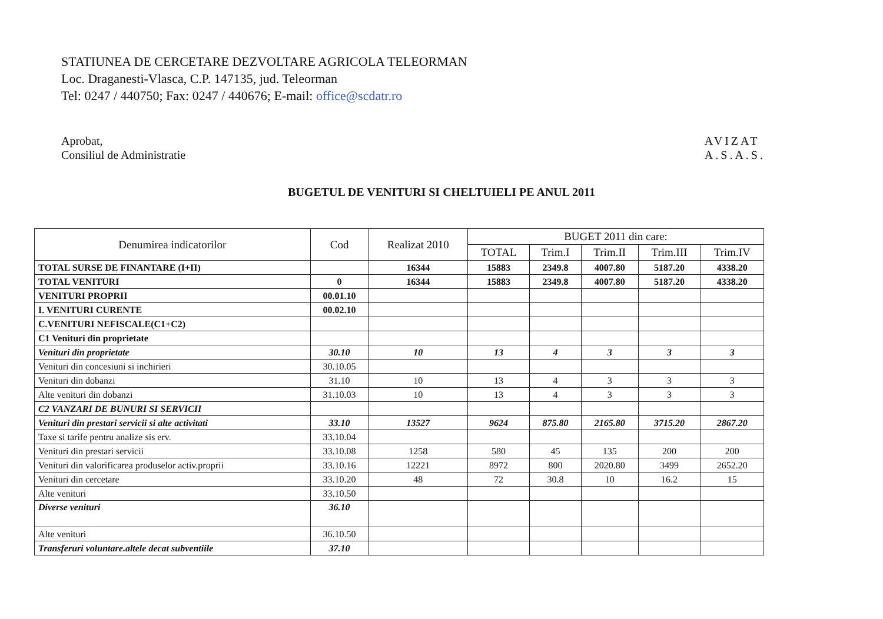STATIUNEA DE CERCETARE DEZVOLTARE AGRICOLA TELEORMAN
Loc. Draganesti-Vlasca, C.P. 147135, jud. Teleorman
Tel: 0247 / 440750; Fax: 0247 / 440676; E-mail: office@scdatr.ro
Aprobat,
Consiliul de Administratie
AVIZAT
A.S.A.S.
BUGETUL DE VENITURI SI CHELTUIELI PE ANUL 2011
| Denumirea indicatorilor | Cod | Realizat 2010 | BUGET 2011 din care: | | | | |
| --- | --- | --- | --- | --- | --- | --- | --- |
| | | | TOTAL | Trim.I | Trim.II | Trim.III | Trim.IV |
| TOTAL SURSE DE FINANTARE (I+II) | | 16344 | 15883 | 2349.8 | 4007.80 | 5187.20 | 4338.20 |
| TOTAL VENITURI | 0 | 16344 | 15883 | 2349.8 | 4007.80 | 5187.20 | 4338.20 |
| VENITURI PROPRII | 00.01.10 | | | | | | |
| I. VENITURI CURENTE | 00.02.10 | | | | | | |
| C.VENITURI NEFISCALE(C1+C2) | | | | | | | |
| C1 Venituri din proprietate | | | | | | | |
| Venituri din proprietate | 30.10 | 10 | 13 | 4 | 3 | 3 | 3 |
| Venituri din concesiuni si inchirieri | 30.10.05 | | | | | | |
| Venituri din dobanzi | 31.10 | 10 | 13 | 4 | 3 | 3 | 3 |
| Alte venituri din dobanzi | 31.10.03 | 10 | 13 | 4 | 3 | 3 | 3 |
| C2 VANZARI DE BUNURI SI SERVICII | | | | | | | |
| Venituri din prestari servicii si alte activitati | 33.10 | 13527 | 9624 | 875.80 | 2165.80 | 3715.20 | 2867.20 |
| Taxe si tarife pentru analize sis erv. | 33.10.04 | | | | | | |
| Venituri din prestari servicii | 33.10.08 | 1258 | 580 | 45 | 135 | 200 | 200 |
| Venituri din valorificarea produselor activ.proprii | 33.10.16 | 12221 | 8972 | 800 | 2020.80 | 3499 | 2652.20 |
| Venituri din cercetare | 33.10.20 | 48 | 72 | 30.8 | 10 | 16.2 | 15 |
| Alte venituri | 33.10.50 | | | | | | |
| Diverse venituri | 36.10 | | | | | | |
| Alte venituri | 36.10.50 | | | | | | |
| Transferuri voluntare.altele decat subventiile | 37.10 | | | | | | |